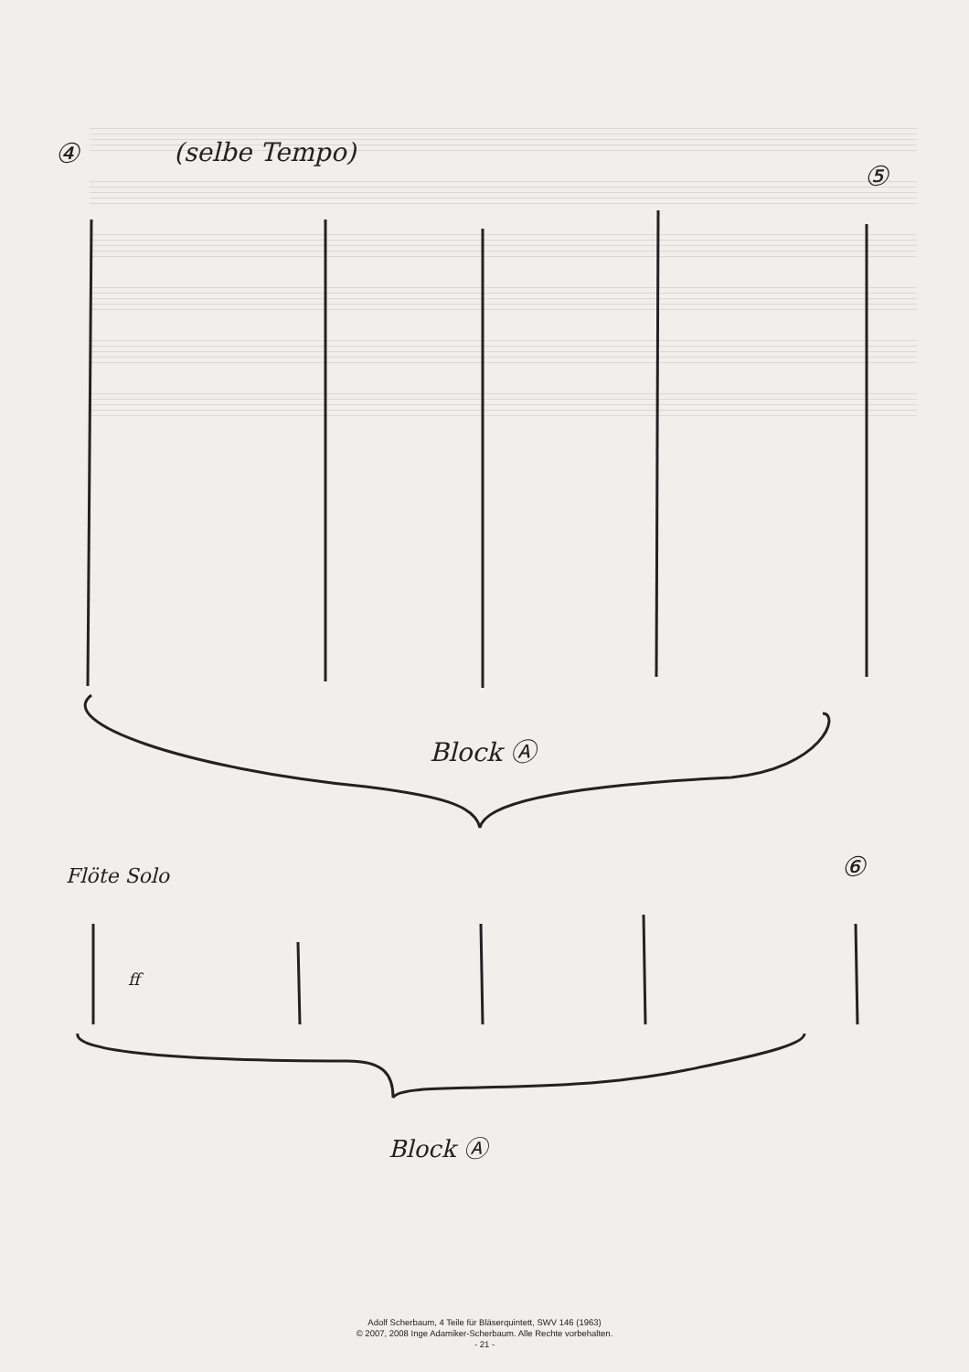④ (selbe Tempo)
⑤
Block Ⓐ
Flöte Solo
ff
⑥
Block Ⓐ
Adolf Scherbaum, 4 Teile für Bläserquintett, SWV 146 (1963)
© 2007, 2008 Inge Adamiker-Scherbaum. Alle Rechte vorbehalten.
- 21 -